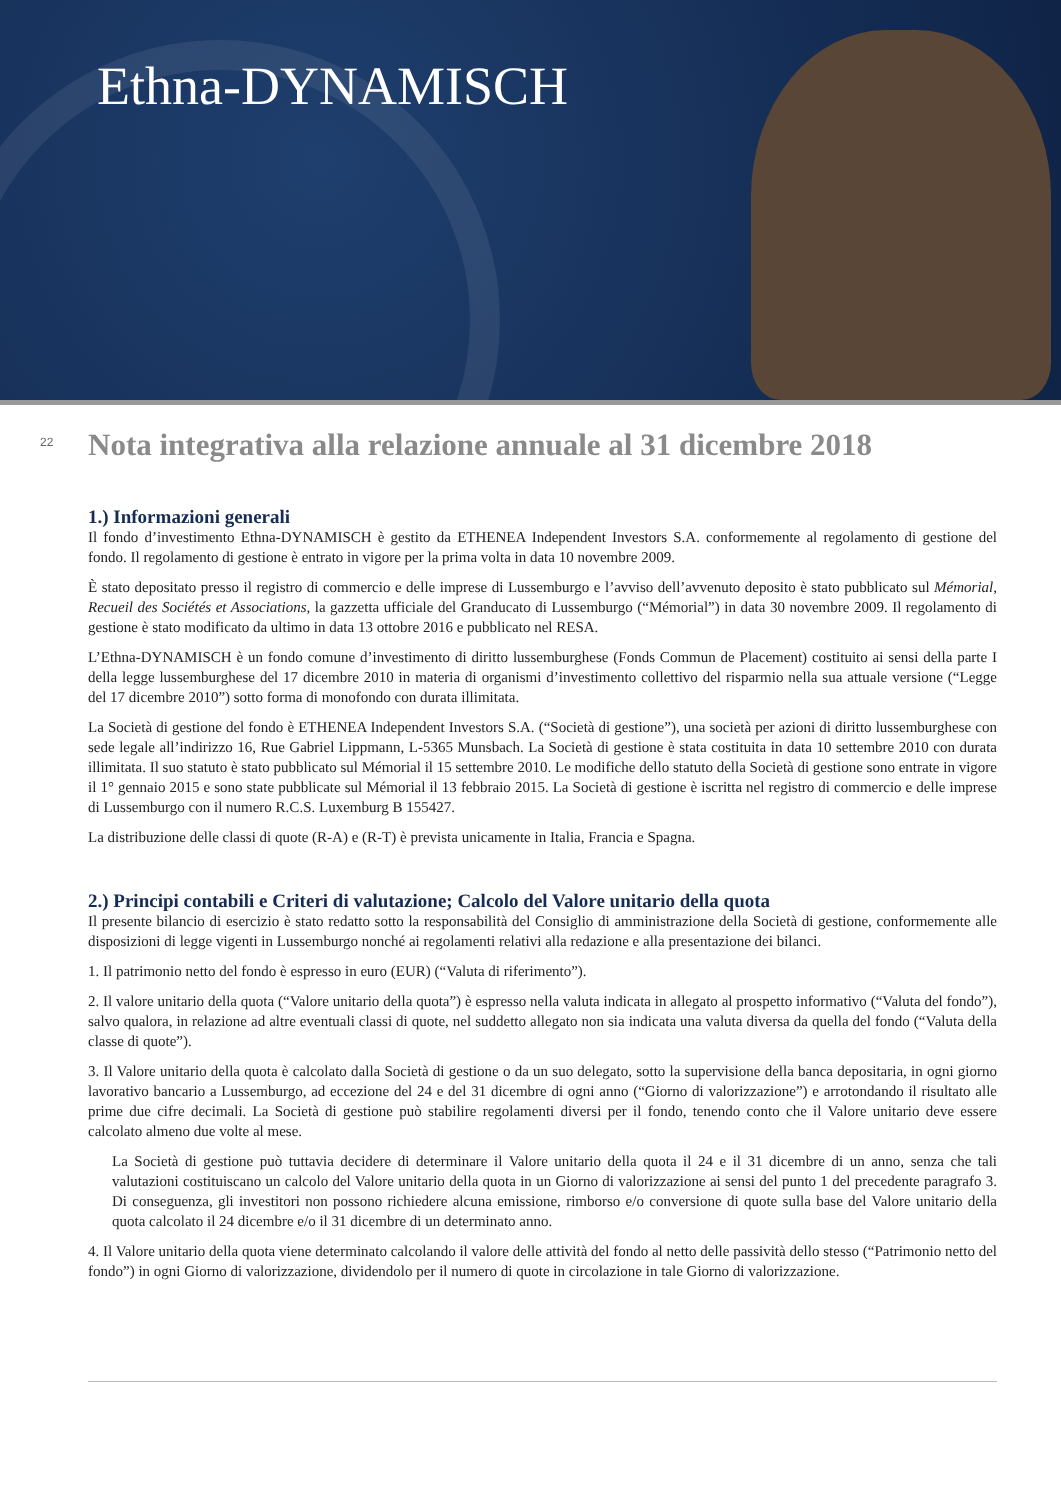Ethna-DYNAMISCH
22
Nota integrativa alla relazione annuale al 31 dicembre 2018
1.) Informazioni generali
Il fondo d’investimento Ethna-DYNAMISCH è gestito da ETHENEA Independent Investors S.A. conformemente al regolamento di gestione del fondo. Il regolamento di gestione è entrato in vigore per la prima volta in data 10 novembre 2009.
È stato depositato presso il registro di commercio e delle imprese di Lussemburgo e l’avviso dell’avvenuto deposito è stato pubblicato sul Mémorial, Recueil des Sociétés et Associations, la gazzetta ufficiale del Granducato di Lussemburgo (“Mémorial”) in data 30 novembre 2009. Il regolamento di gestione è stato modificato da ultimo in data 13 ottobre 2016 e pubblicato nel RESA.
L’Ethna-DYNAMISCH è un fondo comune d’investimento di diritto lussemburghese (Fonds Commun de Placement) costituito ai sensi della parte I della legge lussemburghese del 17 dicembre 2010 in materia di organismi d’investimento collettivo del risparmio nella sua attuale versione (“Legge del 17 dicembre 2010”) sotto forma di monofondo con durata illimitata.
La Società di gestione del fondo è ETHENEA Independent Investors S.A. (“Società di gestione”), una società per azioni di diritto lussemburghese con sede legale all’indirizzo 16, Rue Gabriel Lippmann, L-5365 Munsbach. La Società di gestione è stata costituita in data 10 settembre 2010 con durata illimitata. Il suo statuto è stato pubblicato sul Mémorial il 15 settembre 2010. Le modifiche dello statuto della Società di gestione sono entrate in vigore il 1° gennaio 2015 e sono state pubblicate sul Mémorial il 13 febbraio 2015. La Società di gestione è iscritta nel registro di commercio e delle imprese di Lussemburgo con il numero R.C.S. Luxemburg B 155427.
La distribuzione delle classi di quote (R-A) e (R-T) è prevista unicamente in Italia, Francia e Spagna.
2.) Principi contabili e Criteri di valutazione; Calcolo del Valore unitario della quota
Il presente bilancio di esercizio è stato redatto sotto la responsabilità del Consiglio di amministrazione della Società di gestione, conformemente alle disposizioni di legge vigenti in Lussemburgo nonché ai regolamenti relativi alla redazione e alla presentazione dei bilanci.
1. Il patrimonio netto del fondo è espresso in euro (EUR) (“Valuta di riferimento”).
2. Il valore unitario della quota (“Valore unitario della quota”) è espresso nella valuta indicata in allegato al prospetto informativo (“Valuta del fondo”), salvo qualora, in relazione ad altre eventuali classi di quote, nel suddetto allegato non sia indicata una valuta diversa da quella del fondo (“Valuta della classe di quote”).
3. Il Valore unitario della quota è calcolato dalla Società di gestione o da un suo delegato, sotto la supervisione della banca depositaria, in ogni giorno lavorativo bancario a Lussemburgo, ad eccezione del 24 e del 31 dicembre di ogni anno (“Giorno di valorizzazione”) e arrotondando il risultato alle prime due cifre decimali. La Società di gestione può stabilire regolamenti diversi per il fondo, tenendo conto che il Valore unitario deve essere calcolato almeno due volte al mese.
La Società di gestione può tuttavia decidere di determinare il Valore unitario della quota il 24 e il 31 dicembre di un anno, senza che tali valutazioni costituiscano un calcolo del Valore unitario della quota in un Giorno di valorizzazione ai sensi del punto 1 del precedente paragrafo 3. Di conseguenza, gli investitori non possono richiedere alcuna emissione, rimborso e/o conversione di quote sulla base del Valore unitario della quota calcolato il 24 dicembre e/o il 31 dicembre di un determinato anno.
4. Il Valore unitario della quota viene determinato calcolando il valore delle attività del fondo al netto delle passività dello stesso (“Patrimonio netto del fondo”) in ogni Giorno di valorizzazione, dividendolo per il numero di quote in circolazione in tale Giorno di valorizzazione.